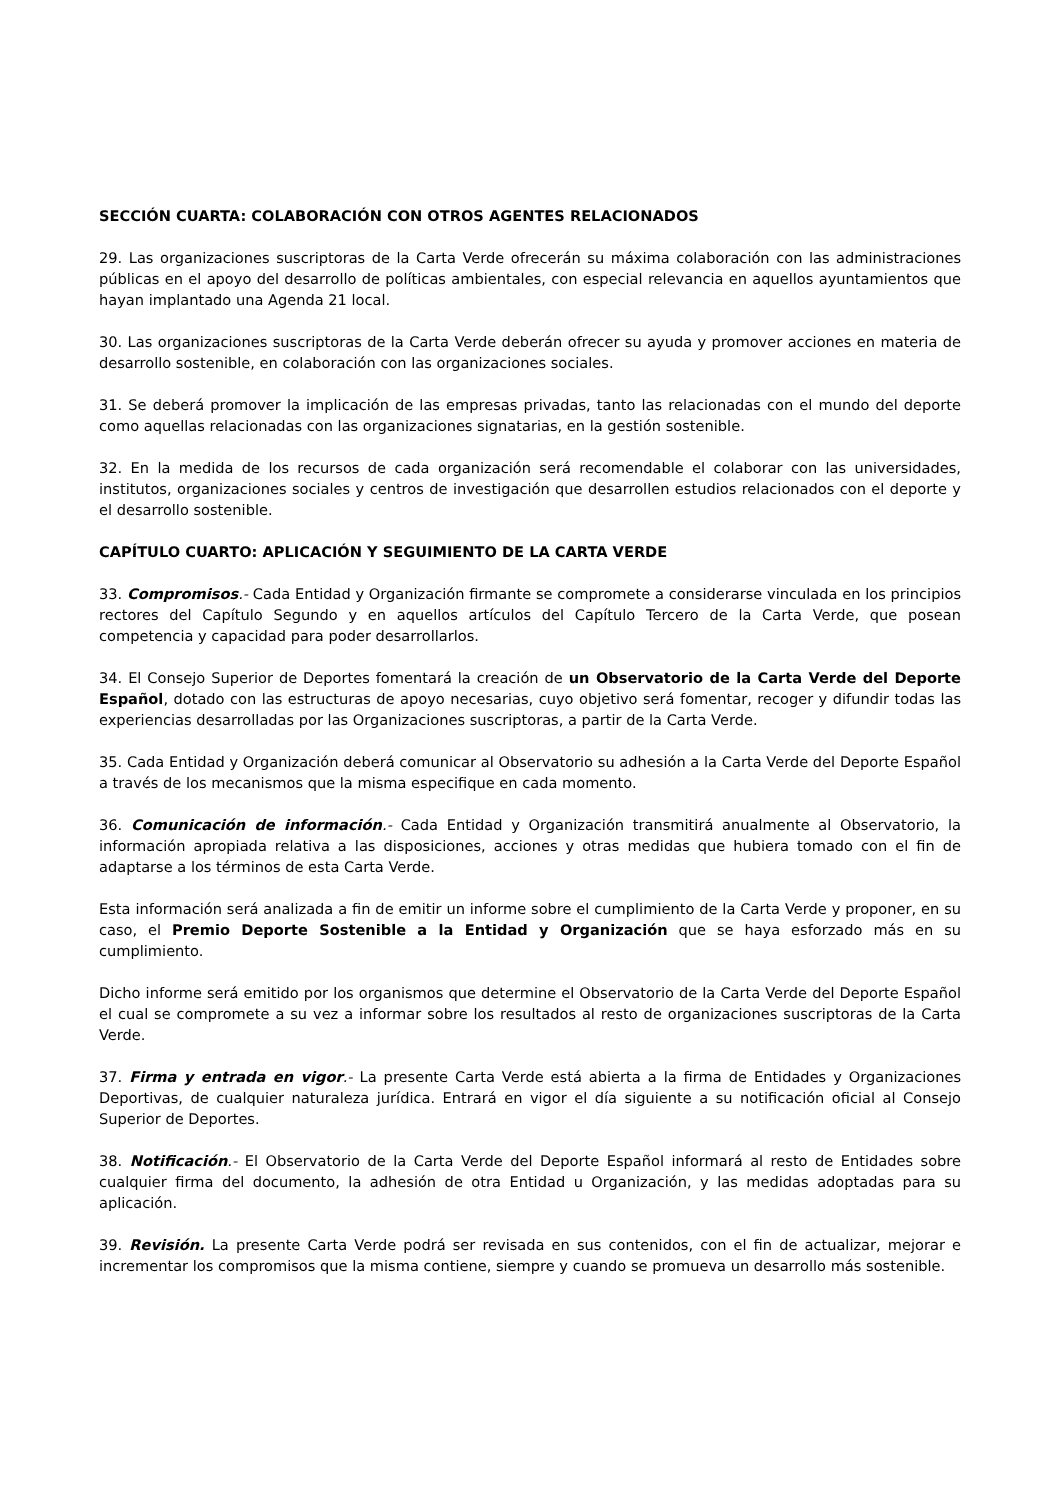SECCIÓN CUARTA: COLABORACIÓN CON OTROS AGENTES RELACIONADOS
29. Las organizaciones suscriptoras de la Carta Verde ofrecerán su máxima colaboración con las administraciones públicas en el apoyo del desarrollo de políticas ambientales, con especial relevancia en aquellos ayuntamientos que hayan implantado una Agenda 21 local.
30. Las organizaciones suscriptoras de la Carta Verde deberán ofrecer su ayuda y promover acciones en materia de desarrollo sostenible, en colaboración con las organizaciones sociales.
31. Se deberá promover la implicación de las empresas privadas, tanto las relacionadas con el mundo del deporte como aquellas relacionadas con las organizaciones signatarias, en la gestión sostenible.
32. En la medida de los recursos de cada organización será recomendable el colaborar con las universidades, institutos, organizaciones sociales y centros de investigación que desarrollen estudios relacionados con el deporte y el desarrollo sostenible.
CAPÍTULO CUARTO: APLICACIÓN Y SEGUIMIENTO DE LA CARTA VERDE
33. Compromisos.- Cada Entidad y Organización firmante se compromete a considerarse vinculada en los principios rectores del Capítulo Segundo y en aquellos artículos del Capítulo Tercero de la Carta Verde, que posean competencia y capacidad para poder desarrollarlos.
34. El Consejo Superior de Deportes fomentará la creación de un Observatorio de la Carta Verde del Deporte Español, dotado con las estructuras de apoyo necesarias, cuyo objetivo será fomentar, recoger y difundir todas las experiencias desarrolladas por las Organizaciones suscriptoras, a partir de la Carta Verde.
35. Cada Entidad y Organización deberá comunicar al Observatorio su adhesión a la Carta Verde del Deporte Español a través de los mecanismos que la misma especifique en cada momento.
36. Comunicación de información.- Cada Entidad y Organización transmitirá anualmente al Observatorio, la información apropiada relativa a las disposiciones, acciones y otras medidas que hubiera tomado con el fin de adaptarse a los términos de esta Carta Verde.
Esta información será analizada a fin de emitir un informe sobre el cumplimiento de la Carta Verde y proponer, en su caso, el Premio Deporte Sostenible a la Entidad y Organización que se haya esforzado más en su cumplimiento.
Dicho informe será emitido por los organismos que determine el Observatorio de la Carta Verde del Deporte Español el cual se compromete a su vez a informar sobre los resultados al resto de organizaciones suscriptoras de la Carta Verde.
37. Firma y entrada en vigor.- La presente Carta Verde está abierta a la firma de Entidades y Organizaciones Deportivas, de cualquier naturaleza jurídica. Entrará en vigor el día siguiente a su notificación oficial al Consejo Superior de Deportes.
38. Notificación.- El Observatorio de la Carta Verde del Deporte Español informará al resto de Entidades sobre cualquier firma del documento, la adhesión de otra Entidad u Organización, y las medidas adoptadas para su aplicación.
39. Revisión. La presente Carta Verde podrá ser revisada en sus contenidos, con el fin de actualizar, mejorar e incrementar los compromisos que la misma contiene, siempre y cuando se promueva un desarrollo más sostenible.